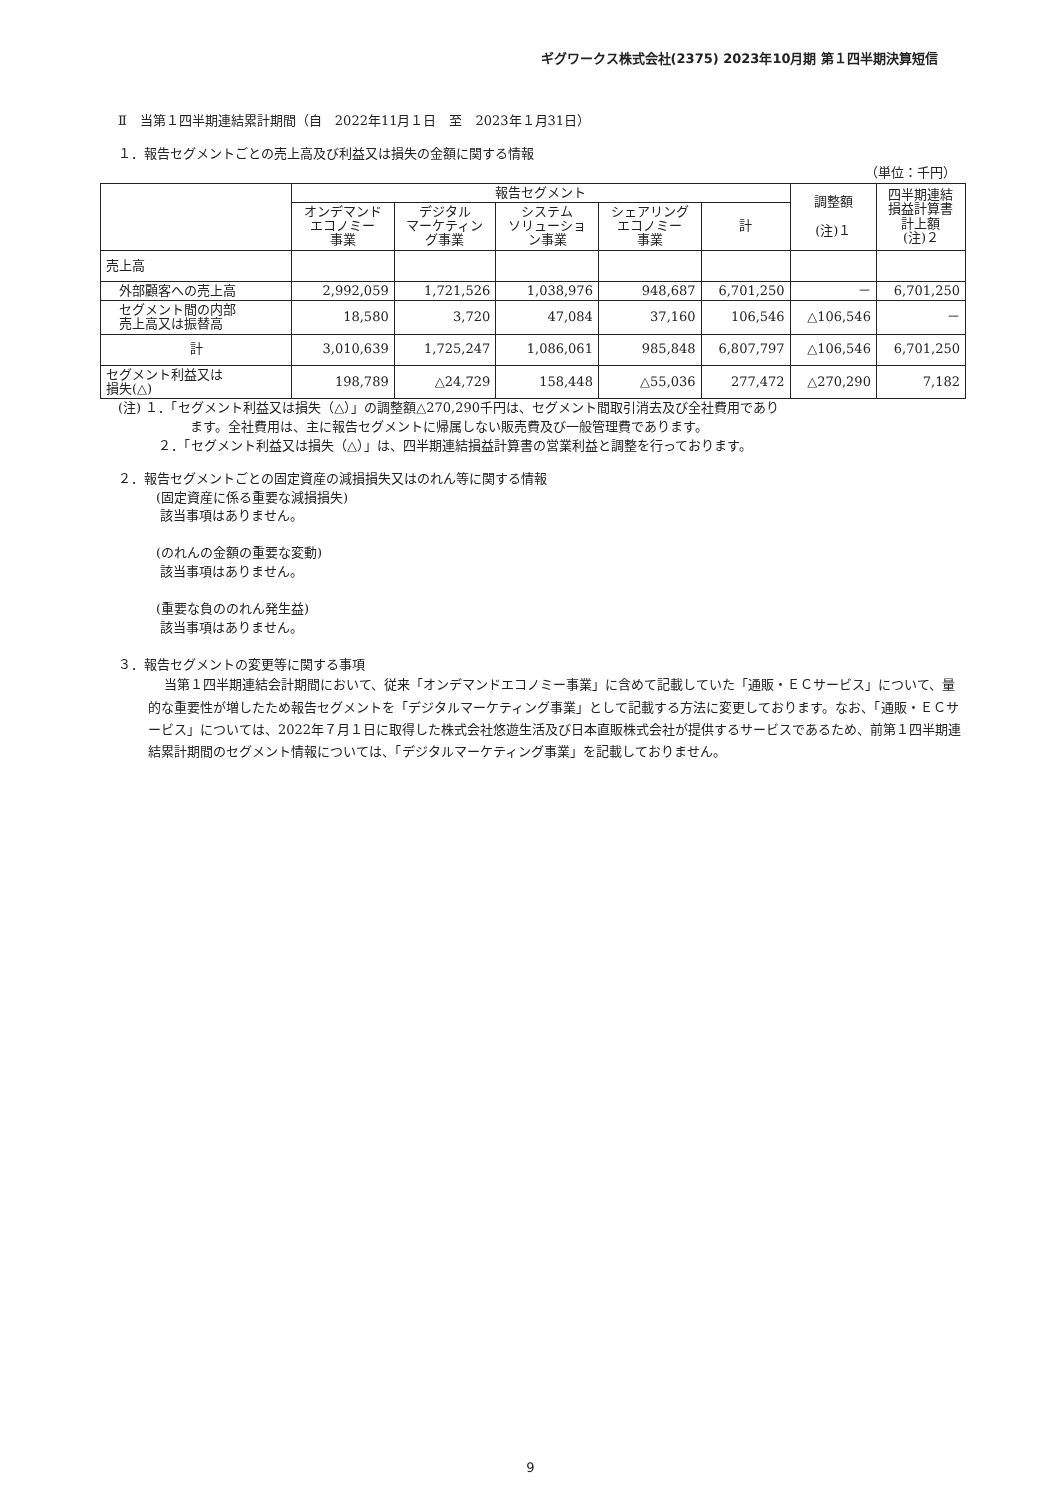ギグワークス株式会社(2375) 2023年10月期 第１四半期決算短信
Ⅱ　当第１四半期連結累計期間（自　2022年11月１日　至　2023年１月31日）
１．報告セグメントごとの売上高及び利益又は損失の金額に関する情報
（単位：千円）
| | 報告セグメント | | | | | 調整額 (注)１ | 四半期連結 損益計算書 計上額 (注)２ |
| --- | --- | --- | --- | --- | --- | --- | --- |
| | オンデマンド エコノミー 事業 | デジタル マーケティン グ事業 | システム ソリューショ ン事業 | シェアリング エコノミー 事業 | 計 | | |
| 売上高 | | | | | | | |
| 外部顧客への売上高 | 2,992,059 | 1,721,526 | 1,038,976 | 948,687 | 6,701,250 | － | 6,701,250 |
| セグメント間の内部 売上高又は振替高 | 18,580 | 3,720 | 47,084 | 37,160 | 106,546 | △106,546 | － |
| 計 | 3,010,639 | 1,725,247 | 1,086,061 | 985,848 | 6,807,797 | △106,546 | 6,701,250 |
| セグメント利益又は 損失(△) | 198,789 | △24,729 | 158,448 | △55,036 | 277,472 | △270,290 | 7,182 |
(注) １．「セグメント利益又は損失（△）」の調整額△270,290千円は、セグメント間取引消去及び全社費用であり
ます。全社費用は、主に報告セグメントに帰属しない販売費及び一般管理費であります。
２．「セグメント利益又は損失（△）」は、四半期連結損益計算書の営業利益と調整を行っております。
２．報告セグメントごとの固定資産の減損損失又はのれん等に関する情報
(固定資産に係る重要な減損損失)
該当事項はありません。
(のれんの金額の重要な変動)
該当事項はありません。
(重要な負ののれん発生益)
該当事項はありません。
３．報告セグメントの変更等に関する事項
当第１四半期連結会計期間において、従来「オンデマンドエコノミー事業」に含めて記載していた「通販・ＥＣサービス」について、量的な重要性が増したため報告セグメントを「デジタルマーケティング事業」として記載する方法に変更しております。なお、「通販・ＥＣサービス」については、2022年７月１日に取得した株式会社悠遊生活及び日本直販株式会社が提供するサービスであるため、前第１四半期連結累計期間のセグメント情報については、「デジタルマーケティング事業」を記載しておりません。
9